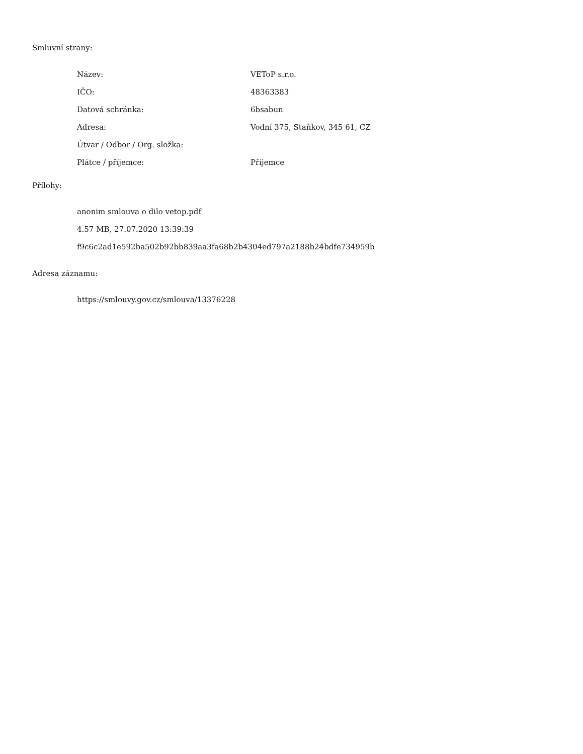Smluvní strany:
| Název: | VEToP s.r.o. |
| IČO: | 48363383 |
| Datová schránka: | 6bsabun |
| Adresa: | Vodní 375, Staňkov, 345 61, CZ |
| Útvar / Odbor / Org. složka: | |
| Plátce / příjemce: | Příjemce |
Přílohy:
anonim smlouva o dilo vetop.pdf
4.57 MB, 27.07.2020 13:39:39
f9c6c2ad1e592ba502b92bb839aa3fa68b2b4304ed797a2188b24bdfe734959b
Adresa záznamu:
https://smlouvy.gov.cz/smlouva/13376228